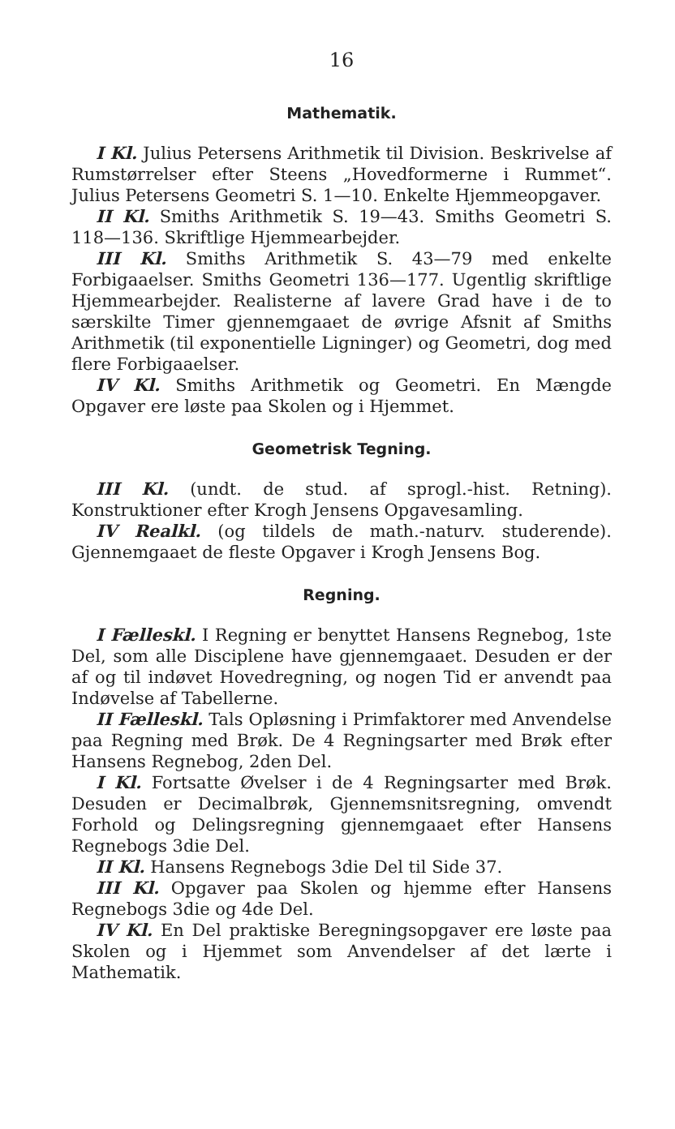16
Mathematik.
I Kl. Julius Petersens Arithmetik til Division. Beskrivelse af Rumstørrelser efter Steens „Hovedformerne i Rummet“. Julius Petersens Geometri S. 1—10. Enkelte Hjemmeopgaver.
II Kl. Smiths Arithmetik S. 19—43. Smiths Geometri S. 118—136. Skriftlige Hjemmearbejder.
III Kl. Smiths Arithmetik S. 43—79 med enkelte Forbigaaelser. Smiths Geometri 136—177. Ugentlig skriftlige Hjemmearbejder. Realisterne af lavere Grad have i de to særskilte Timer gjennemgaaet de øvrige Afsnit af Smiths Arithmetik (til exponentielle Ligninger) og Geometri, dog med flere Forbigaaelser.
IV Kl. Smiths Arithmetik og Geometri. En Mængde Opgaver ere løste paa Skolen og i Hjemmet.
Geometrisk Tegning.
III Kl. (undt. de stud. af sprogl.-hist. Retning). Konstruktioner efter Krogh Jensens Opgavesamling.
IV Realkl. (og tildels de math.-naturv. studerende). Gjennemgaaet de fleste Opgaver i Krogh Jensens Bog.
Regning.
I Fælleskl. I Regning er benyttet Hansens Regnebog, 1ste Del, som alle Disciplene have gjennemgaaet. Desuden er der af og til indøvet Hovedregning, og nogen Tid er anvendt paa Indøvelse af Tabellerne.
II Fælleskl. Tals Opløsning i Primfaktorer med Anvendelse paa Regning med Brøk. De 4 Regningsarter med Brøk efter Hansens Regnebog, 2den Del.
I Kl. Fortsatte Øvelser i de 4 Regningsarter med Brøk. Desuden er Decimalbrøk, Gjennemsnitsregning, omvendt Forhold og Delingsregning gjennemgaaet efter Hansens Regnebogs 3die Del.
II Kl. Hansens Regnebogs 3die Del til Side 37.
III Kl. Opgaver paa Skolen og hjemme efter Hansens Regnebogs 3die og 4de Del.
IV Kl. En Del praktiske Beregningsopgaver ere løste paa Skolen og i Hjemmet som Anvendelser af det lærte i Mathematik.